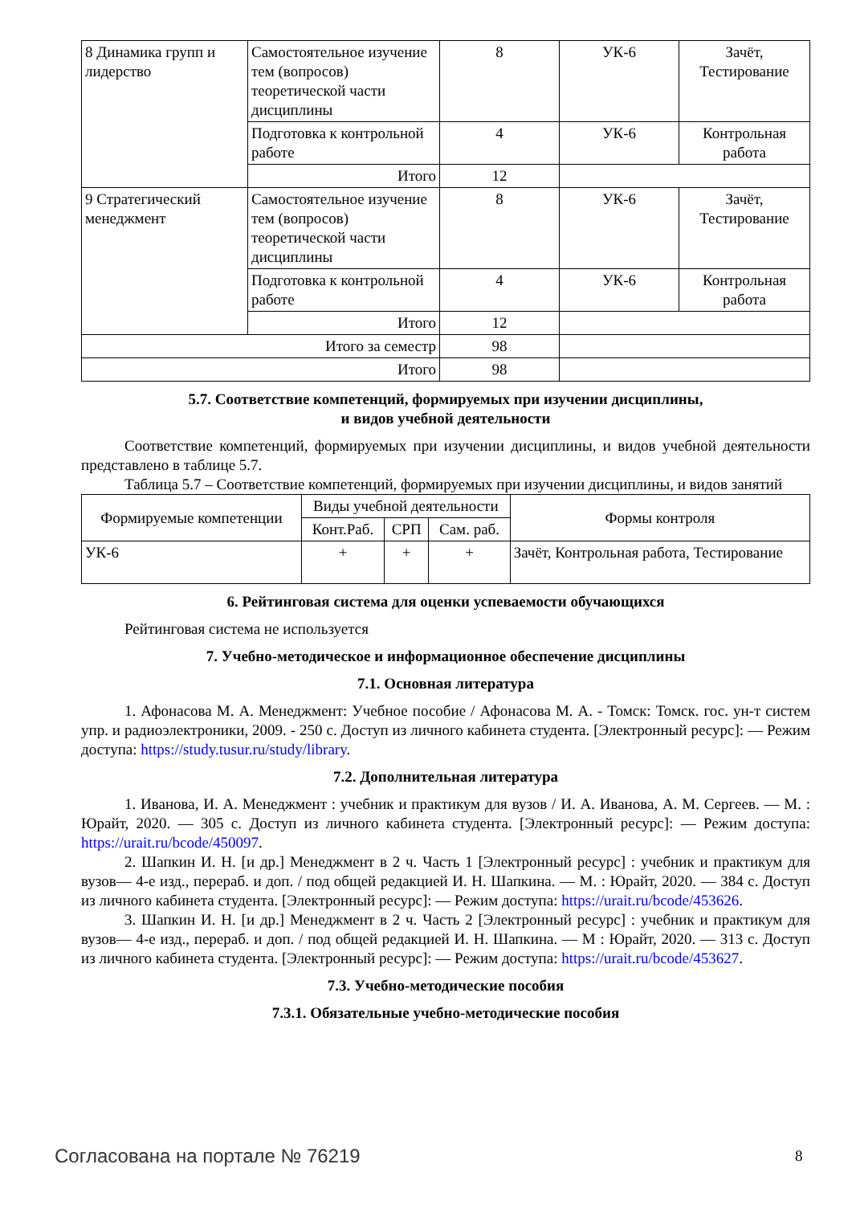| 8 Динамика групп и лидерство | Самостоятельное изучение тем (вопросов) теоретической части дисциплины | 8 | УК-6 | Зачёт, Тестирование |
| | Подготовка к контрольной работе | 4 | УК-6 | Контрольная работа |
| | Итого | 12 | | |
| 9 Стратегический менеджмент | Самостоятельное изучение тем (вопросов) теоретической части дисциплины | 8 | УК-6 | Зачёт, Тестирование |
| | Подготовка к контрольной работе | 4 | УК-6 | Контрольная работа |
| | Итого | 12 | | |
| Итого за семестр | | 98 | | |
| Итого | | 98 | | |
5.7. Соответствие компетенций, формируемых при изучении дисциплины,
и видов учебной деятельности
Соответствие компетенций, формируемых при изучении дисциплины, и видов учебной деятельности представлено в таблице 5.7.
Таблица 5.7 – Соответствие компетенций, формируемых при изучении дисциплины, и видов занятий
| Формируемые компетенции | Виды учебной деятельности | | | Формы контроля |
| --- | --- | --- | --- | --- |
| | Конт.Раб. | СРП | Сам. раб. | |
| УК-6 | + | + | + | Зачёт, Контрольная работа, Тестирование |
6. Рейтинговая система для оценки успеваемости обучающихся
Рейтинговая система не используется
7. Учебно-методическое и информационное обеспечение дисциплины
7.1. Основная литература
1. Афонасова М. А. Менеджмент: Учебное пособие / Афонасова М. А. - Томск: Томск. гос. ун-т систем упр. и радиоэлектроники, 2009. - 250 с. Доступ из личного кабинета студента. [Электронный ресурс]: — Режим доступа: https://study.tusur.ru/study/library.
7.2. Дополнительная литература
1. Иванова, И. А. Менеджмент : учебник и практикум для вузов / И. А. Иванова, А. М. Сергеев. — М. : Юрайт, 2020. — 305 с. Доступ из личного кабинета студента. [Электронный ресурс]: — Режим доступа: https://urait.ru/bcode/450097.
2. Шапкин И. Н. [и др.] Менеджмент в 2 ч. Часть 1 [Электронный ресурс] : учебник и практикум для вузов— 4-е изд., перераб. и доп. / под общей редакцией И. Н. Шапкина. — М. : Юрайт, 2020. — 384 с. Доступ из личного кабинета студента. [Электронный ресурс]: — Режим доступа: https://urait.ru/bcode/453626.
3. Шапкин И. Н. [и др.] Менеджмент в 2 ч. Часть 2 [Электронный ресурс] : учебник и практикум для вузов— 4-е изд., перераб. и доп. / под общей редакцией И. Н. Шапкина. — М : Юрайт, 2020. — 313 с. Доступ из личного кабинета студента. [Электронный ресурс]: — Режим доступа: https://urait.ru/bcode/453627.
7.3. Учебно-методические пособия
7.3.1. Обязательные учебно-методические пособия
Согласована на портале № 76219 8